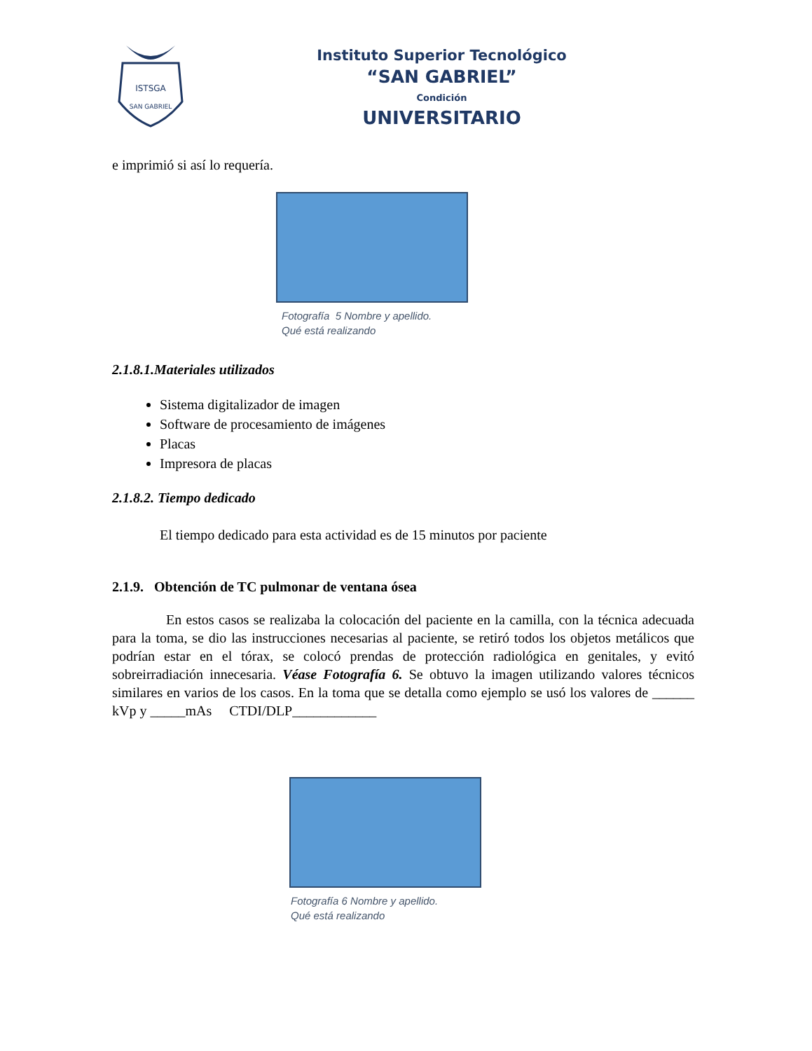ISTSGA
SAN GABRIEL
Instituto Superior Tecnológico
“SAN GABRIEL”
Condición
UNIVERSITARIO
e imprimió si así lo requería.
Fotografía 5 Nombre y apellido.
Qué está realizando
2.1.8.1.Materiales utilizados
Sistema digitalizador de imagen
Software de procesamiento de imágenes
Placas
Impresora de placas
2.1.8.2. Tiempo dedicado
El tiempo dedicado para esta actividad es de 15 minutos por paciente
2.1.9. Obtención de TC pulmonar de ventana ósea
En estos casos se realizaba la colocación del paciente en la camilla, con la técnica adecuada para la toma, se dio las instrucciones necesarias al paciente, se retiró todos los objetos metálicos que podrían estar en el tórax, se colocó prendas de protección radiológica en genitales, y evitó sobreirradiación innecesaria. Véase Fotografía 6. Se obtuvo la imagen utilizando valores técnicos similares en varios de los casos. En la toma que se detalla como ejemplo se usó los valores de ______ kVp y _____mAs CTDI/DLP____________
Fotografía 6 Nombre y apellido.
Qué está realizando